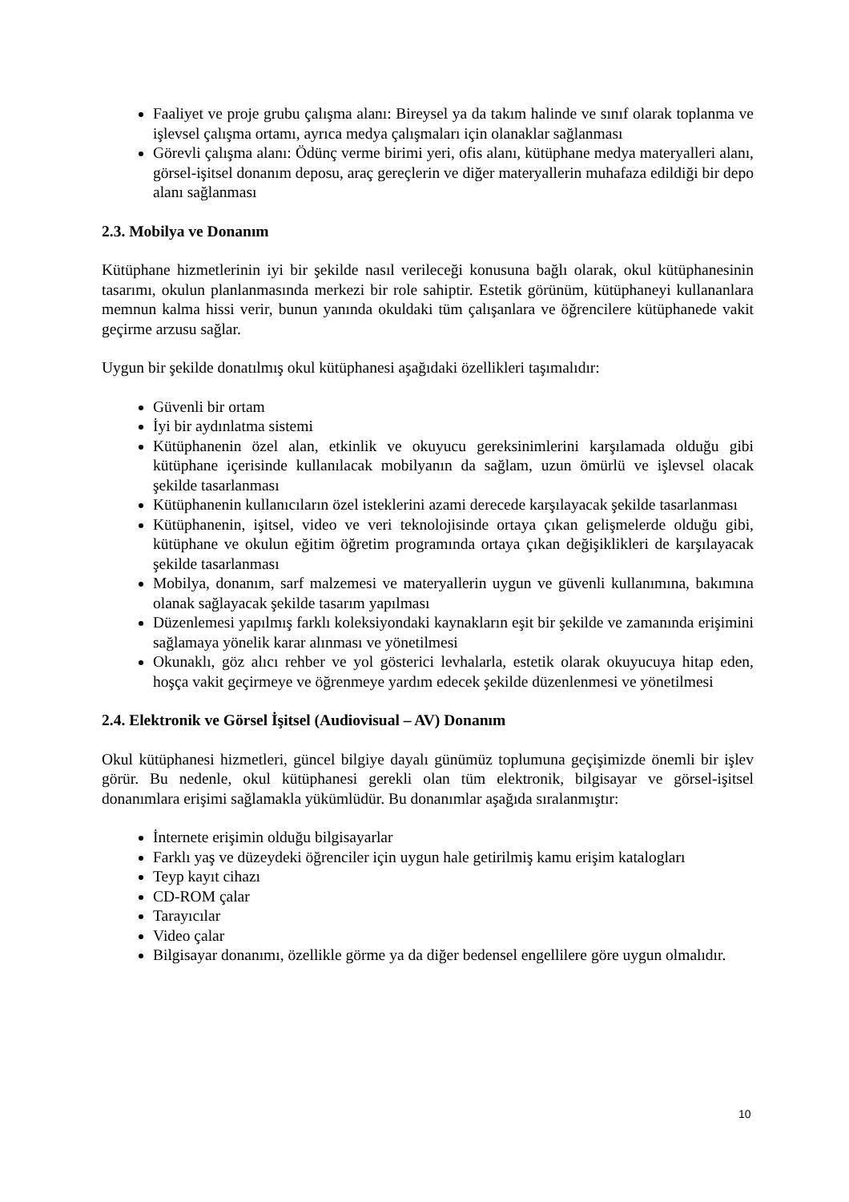Faaliyet ve proje grubu çalışma alanı: Bireysel ya da takım halinde ve sınıf olarak toplanma ve işlevsel çalışma ortamı, ayrıca medya çalışmaları için olanaklar sağlanması
Görevli çalışma alanı: Ödünç verme birimi yeri, ofis alanı, kütüphane medya materyalleri alanı, görsel-işitsel donanım deposu, araç gereçlerin ve diğer materyallerin muhafaza edildiği bir depo alanı sağlanması
2.3. Mobilya ve Donanım
Kütüphane hizmetlerinin iyi bir şekilde nasıl verileceği konusuna bağlı olarak, okul kütüphanesinin tasarımı, okulun planlanmasında merkezi bir role sahiptir. Estetik görünüm, kütüphaneyi kullananlara memnun kalma hissi verir, bunun yanında okuldaki tüm çalışanlara ve öğrencilere kütüphanede vakit geçirme arzusu sağlar.
Uygun bir şekilde donatılmış okul kütüphanesi aşağıdaki özellikleri taşımalıdır:
Güvenli bir ortam
İyi bir aydınlatma sistemi
Kütüphanenin özel alan, etkinlik ve okuyucu gereksinimlerini karşılamada olduğu gibi kütüphane içerisinde kullanılacak mobilyanın da sağlam, uzun ömürlü ve işlevsel olacak şekilde tasarlanması
Kütüphanenin kullanıcıların özel isteklerini azami derecede karşılayacak şekilde tasarlanması
Kütüphanenin, işitsel, video ve veri teknolojisinde ortaya çıkan gelişmelerde olduğu gibi, kütüphane ve okulun eğitim öğretim programında ortaya çıkan değişiklikleri de karşılayacak şekilde tasarlanması
Mobilya, donanım, sarf malzemesi ve materyallerin uygun ve güvenli kullanımına, bakımına olanak sağlayacak şekilde tasarım yapılması
Düzenlemesi yapılmış farklı koleksiyondaki kaynakların eşit bir şekilde ve zamanında erişimini sağlamaya yönelik karar alınması ve yönetilmesi
Okunaklı, göz alıcı rehber ve yol gösterici levhalarla, estetik olarak okuyucuya hitap eden, hoşça vakit geçirmeye ve öğrenmeye yardım edecek şekilde düzenlenmesi ve yönetilmesi
2.4. Elektronik ve Görsel İşitsel (Audiovisual – AV) Donanım
Okul kütüphanesi hizmetleri, güncel bilgiye dayalı günümüz toplumuna geçişimizde önemli bir işlev görür. Bu nedenle, okul kütüphanesi gerekli olan tüm elektronik, bilgisayar ve görsel-işitsel donanımlara erişimi sağlamakla yükümlüdür. Bu donanımlar aşağıda sıralanmıştır:
İnternete erişimin olduğu bilgisayarlar
Farklı yaş ve düzeydeki öğrenciler için uygun hale getirilmiş kamu erişim katalogları
Teyp kayıt cihazı
CD-ROM çalar
Tarayıcılar
Video çalar
Bilgisayar donanımı, özellikle görme ya da diğer bedensel engellilere göre uygun olmalıdır.
10